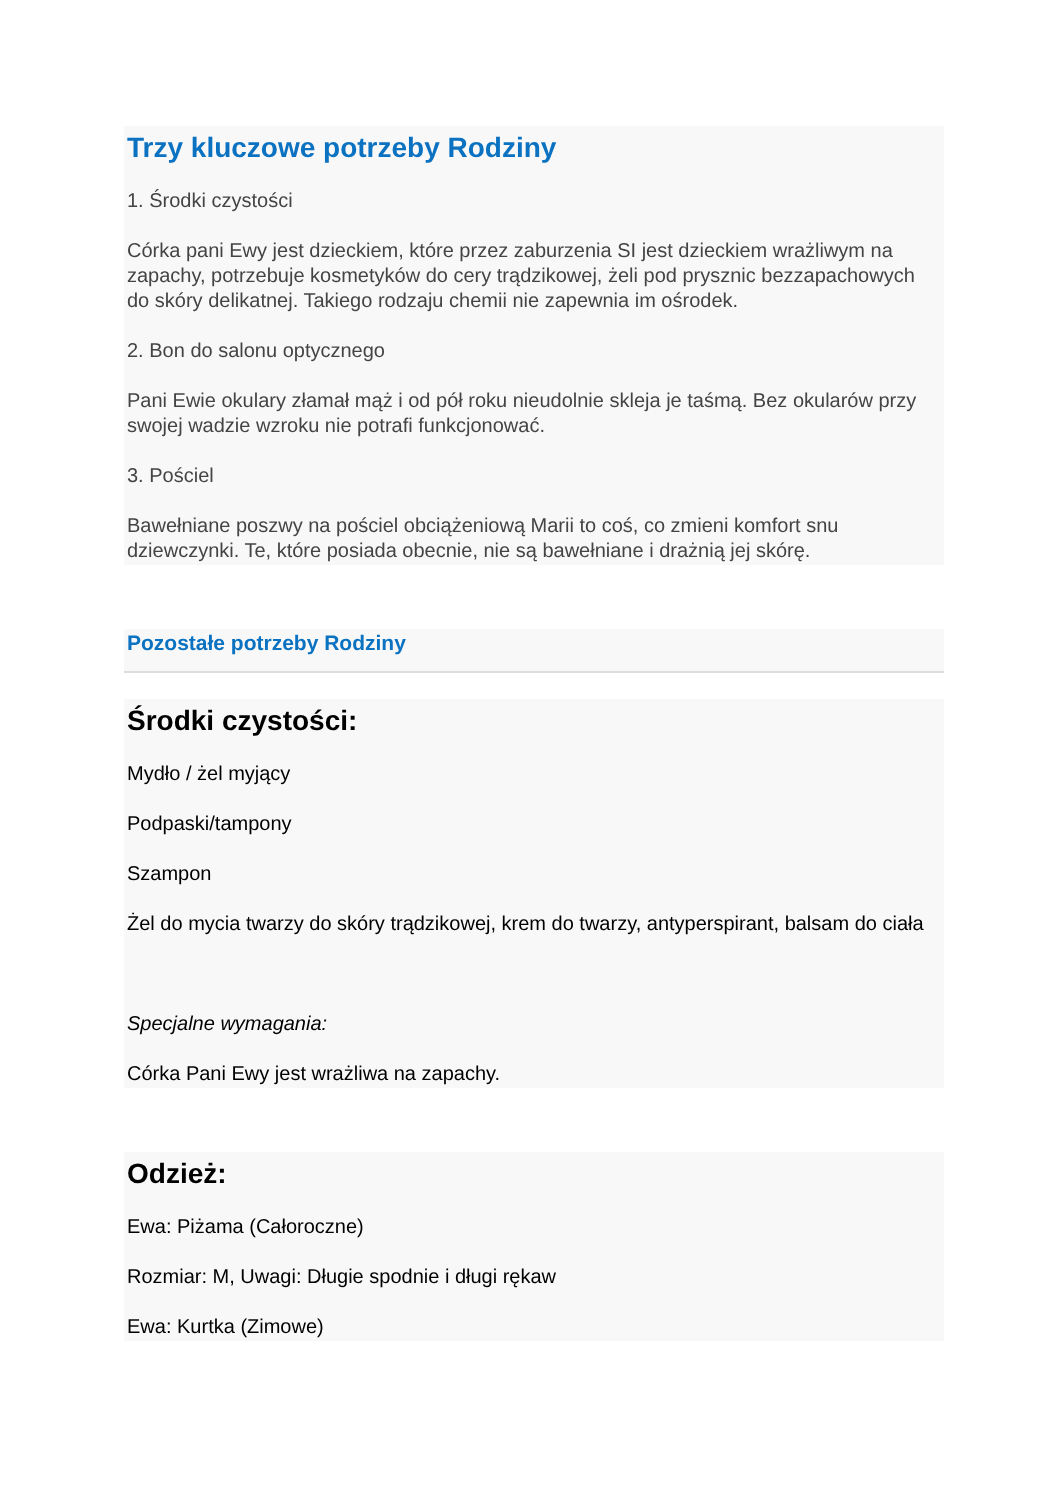Trzy kluczowe potrzeby Rodziny
1. Środki czystości
Córka pani Ewy jest dzieckiem, które przez zaburzenia SI jest dzieckiem wrażliwym na zapachy, potrzebuje kosmetyków do cery trądzikowej, żeli pod prysznic bezzapachowych do skóry delikatnej. Takiego rodzaju chemii nie zapewnia im ośrodek.
2. Bon do salonu optycznego
Pani Ewie okulary złamał mąż i od pół roku nieudolnie skleja je taśmą. Bez okularów przy swojej wadzie wzroku nie potrafi funkcjonować.
3. Pościel
Bawełniane poszwy na pościel obciążeniową Marii to coś, co zmieni komfort snu dziewczynki. Te, które posiada obecnie, nie są bawełniane i drażnią jej skórę.
Pozostałe potrzeby Rodziny
Środki czystości:
Mydło / żel myjący
Podpaski/tampony
Szampon
Żel do mycia twarzy do skóry trądzikowej, krem do twarzy, antyperspirant, balsam do ciała
Specjalne wymagania:
Córka Pani Ewy jest wrażliwa na zapachy.
Odzież:
Ewa: Piżama (Całoroczne)
Rozmiar: M, Uwagi: Długie spodnie i długi rękaw
Ewa: Kurtka (Zimowe)